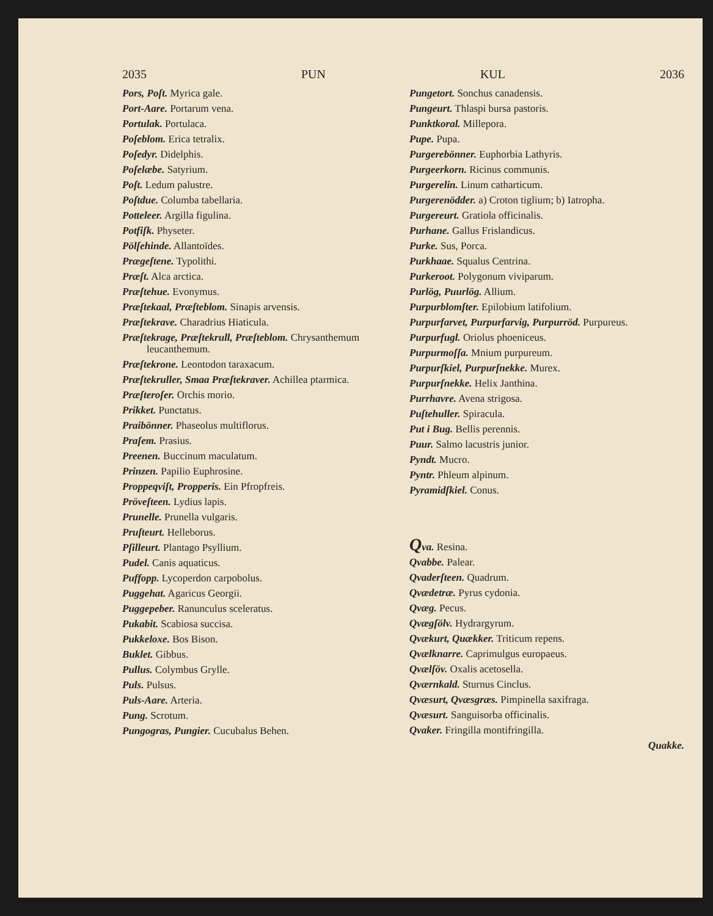2035 PUN KUL 2036
Pors, Poſt. Myrica gale.
Port-Aare. Portarum vena.
Portulak. Portulaca.
Poſeblom. Erica tetralix.
Poſedyr. Didelphis.
Poſelæbe. Satyrium.
Poſt. Ledum palustre.
Poſtdue. Columba tabellaria.
Potteleer. Argilla figulina.
Potfiſk. Physeter.
Pölſehinde. Allantoïdes.
Prægeſtene. Typolithi.
Præſt. Alca arctica.
Præſtehue. Evonymus.
Præſtekaal, Præſteblom. Sinapis arvensis.
Præſtekrave. Charadrius Hiaticula.
Præſtekrage, Præſtekrull, Præſteblom. Chrysanthemum leucanthemum.
Præſtekrone. Leontodon taraxacum.
Præſtekruller, Smaa Præſtekraver. Achillea ptarmica.
Præſteroſer. Orchis morio.
Prikket. Punctatus.
Praibönner. Phaseolus multiflorus.
Praſem. Prasius.
Preenen. Buccinum maculatum.
Prinzen. Papilio Euphrosine.
Proppeqviſt, Propperis. Ein Pfropfreis.
Pröveſteen. Lydius lapis.
Prunelle. Prunella vulgaris.
Pruſteurt. Helleborus.
Pſilleurt. Plantago Psyllium.
Pudel. Canis aquaticus.
Puffopp. Lycoperdon carpobolus.
Puggehat. Agaricus Georgii.
Puggepeber. Ranunculus sceleratus.
Pukabit. Scabiosa succisa.
Pukkeloxe. Bos Bison.
Buklet. Gibbus.
Pullus. Colymbus Grylle.
Puls. Pulsus.
Puls-Aare. Arteria.
Pung. Scrotum.
Pungogras, Pungier. Cucubalus Behen.
Pungetort. Sonchus canadensis.
Pungeurt. Thlaspi bursa pastoris.
Punktkoral. Millepora.
Pupe. Pupa.
Purgerebönner. Euphorbia Lathyris.
Purgeerkorn. Ricinus communis.
Purgerelin. Linum catharticum.
Purgerenödder. a) Croton tiglium; b) Iatropha.
Purgereurt. Gratiola officinalis.
Purhane. Gallus Frislandicus.
Purke. Sus, Porca.
Purkhaae. Squalus Centrina.
Purkeroot. Polygonum viviparum.
Purlög, Puurlög. Allium.
Purpurblomſter. Epilobium latifolium.
Purpurfarvet, Purpurfarvig, Purpurröd. Purpureus.
Purpurfugl. Oriolus phoeniceus.
Purpurmoſſa. Mnium purpureum.
Purpurſkiel, Purpurſnekke. Murex.
Purpurſnekke. Helix Janthina.
Purrhavre. Avena strigosa.
Puſtehuller. Spiracula.
Put i Bug. Bellis perennis.
Puur. Salmo lacustris junior.
Pyndt. Mucro.
Pyntr. Phleum alpinum.
Pyramidſkiel. Conus.
Qva. Resina.
Qvabbe. Palear.
Qvaderſteen. Quadrum.
Qvædetræ. Pyrus cydonia.
Qvæg. Pecus.
Qvægſölv. Hydrargyrum.
Qvækurt, Quækker. Triticum repens.
Qvælknarre. Caprimulgus europaeus.
Qvælſöv. Oxalis acetosella.
Qværnkald. Sturnus Cinclus.
Qvæsurt, Qvæsgræs. Pimpinella saxifraga.
Qvæsurt. Sanguisorba officinalis.
Qvaker. Fringilla montifringilla.
Quakke.